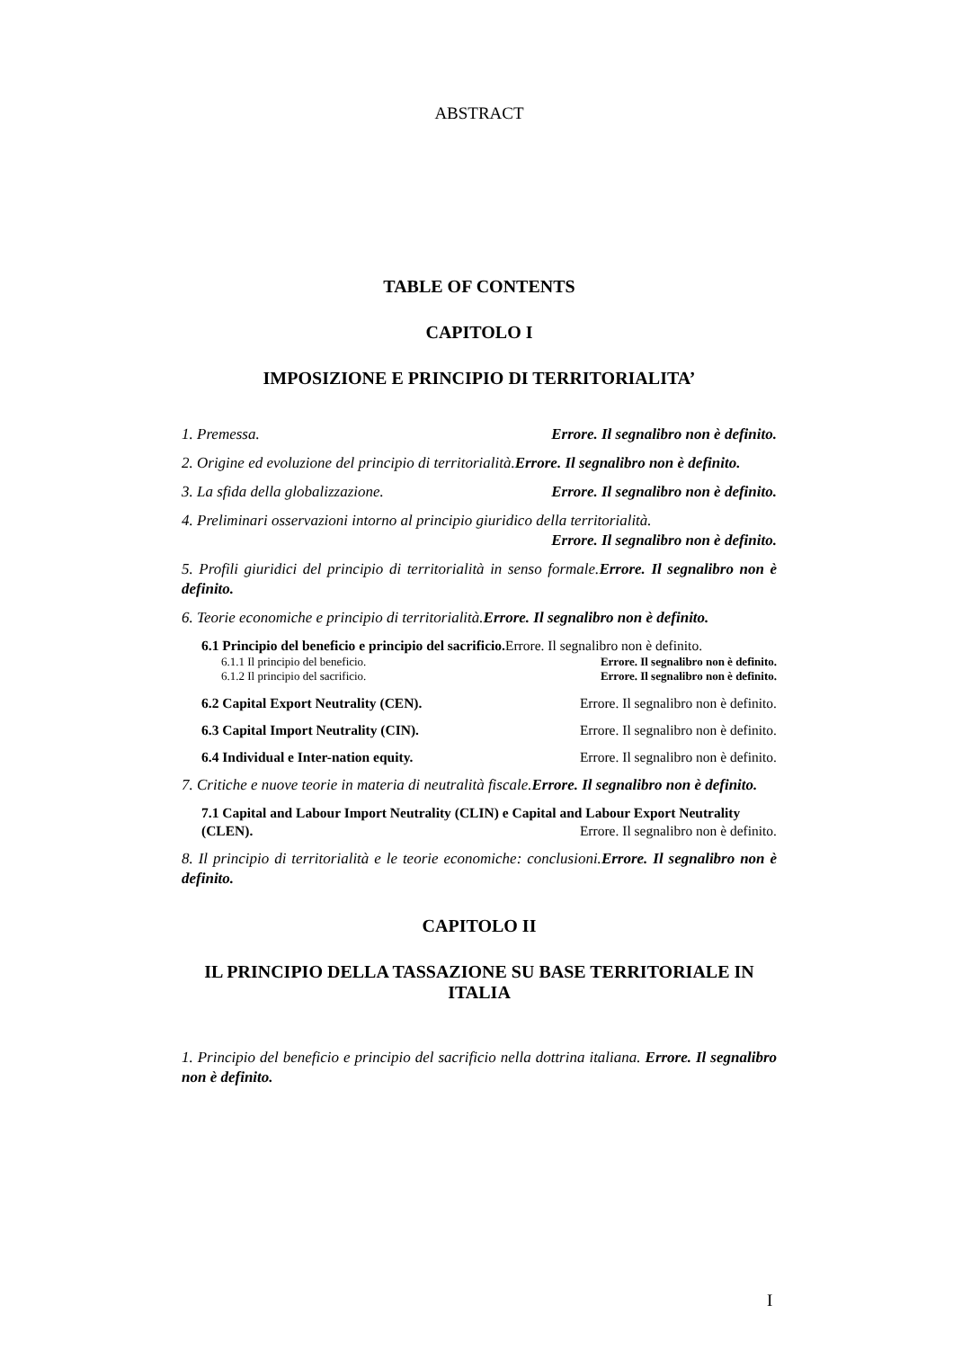ABSTRACT
TABLE OF CONTENTS
CAPITOLO I
IMPOSIZIONE E PRINCIPIO DI TERRITORIALITA’
1. Premessa. Errore. Il segnalibro non è definito.
2. Origine ed evoluzione del principio di territorialità.Errore. Il segnalibro non è definito.
3. La sfida della globalizzazione. Errore. Il segnalibro non è definito.
4. Preliminari osservazioni intorno al principio giuridico della territorialità.
Errore. Il segnalibro non è definito.
5. Profili giuridici del principio di territorialità in senso formale.Errore. Il segnalibro non è definito.
6. Teorie economiche e principio di territorialità.Errore. Il segnalibro non è definito.
6.1 Principio del beneficio e principio del sacrificio. Errore. Il segnalibro non è definito.
6.1.1 Il principio del beneficio. Errore. Il segnalibro non è definito.
6.1.2 Il principio del sacrificio. Errore. Il segnalibro non è definito.
6.2 Capital Export Neutrality (CEN). Errore. Il segnalibro non è definito.
6.3 Capital Import Neutrality (CIN). Errore. Il segnalibro non è definito.
6.4 Individual e Inter-nation equity. Errore. Il segnalibro non è definito.
7. Critiche e nuove teorie in materia di neutralità fiscale.Errore. Il segnalibro non è definito.
7.1 Capital and Labour Import Neutrality (CLIN) e Capital and Labour Export Neutrality (CLEN). Errore. Il segnalibro non è definito.
8. Il principio di territorialità e le teorie economiche: conclusioni.Errore. Il segnalibro non è definito.
CAPITOLO II
IL PRINCIPIO DELLA TASSAZIONE SU BASE TERRITORIALE IN ITALIA
1. Principio del beneficio e principio del sacrificio nella dottrina italiana. Errore. Il segnalibro non è definito.
I